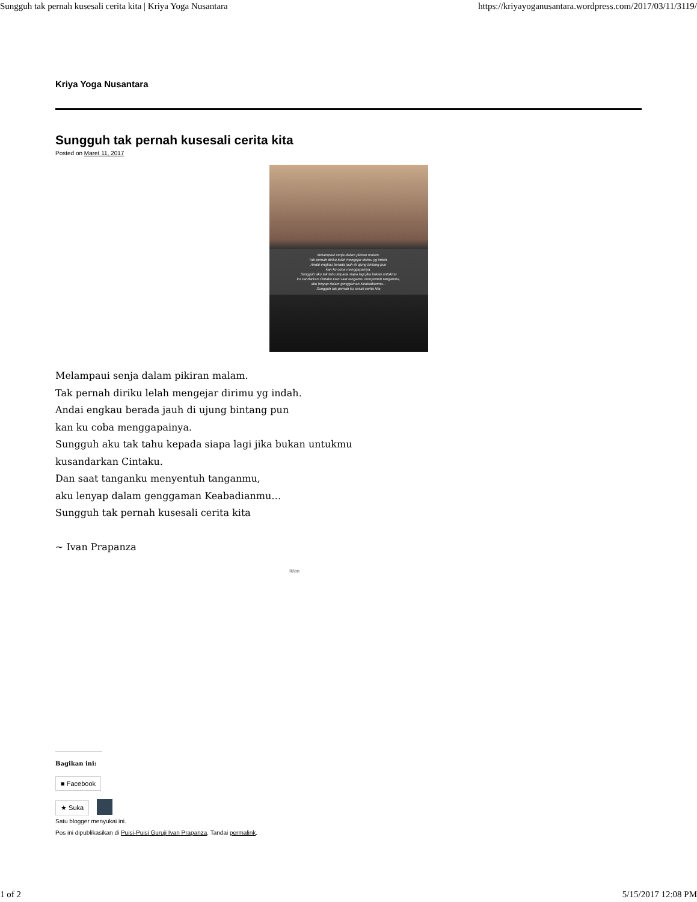Sungguh tak pernah kusesali cerita kita | Kriya Yoga Nusantara https://kriyayoganusantara.wordpress.com/2017/03/11/3119/
Kriya Yoga Nusantara
Sungguh tak pernah kusesali cerita kita
Posted on Maret 11, 2017
Melampaui senja dalam pikiran malam.
Tak pernah diriku lelah mengejar dirimu yg indah.
Andai engkau berada jauh di ujung bintang pun
kan ku coba menggapainya.
Sungguh aku tak tahu kepada siapa lagi jika bukan untukmu
ku sandarkan Cintaku.Dan saat tanganku menyentuh tanganmu,
aku lenyap dalam genggaman Keabadianmu...
Sungguh tak pernah ku sesali cerita kita
Melampaui senja dalam pikiran malam.
Tak pernah diriku lelah mengejar dirimu yg indah.
Andai engkau berada jauh di ujung bintang pun
kan ku coba menggapainya.
Sungguh aku tak tahu kepada siapa lagi jika bukan untukmu
kusandarkan Cintaku.
Dan saat tanganku menyentuh tanganmu,
aku lenyap dalam genggaman Keabadianmu…
Sungguh tak pernah kusesali cerita kita
~ Ivan Prapanza
Iklan
Bagikan ini:
■ Facebook
★ Suka
Satu blogger menyukai ini.
Pos ini dipublikasikan di Puisi-Puisi Guruji Ivan Prapanza. Tandai permalink.
1 of 2 5/15/2017 12:08 PM